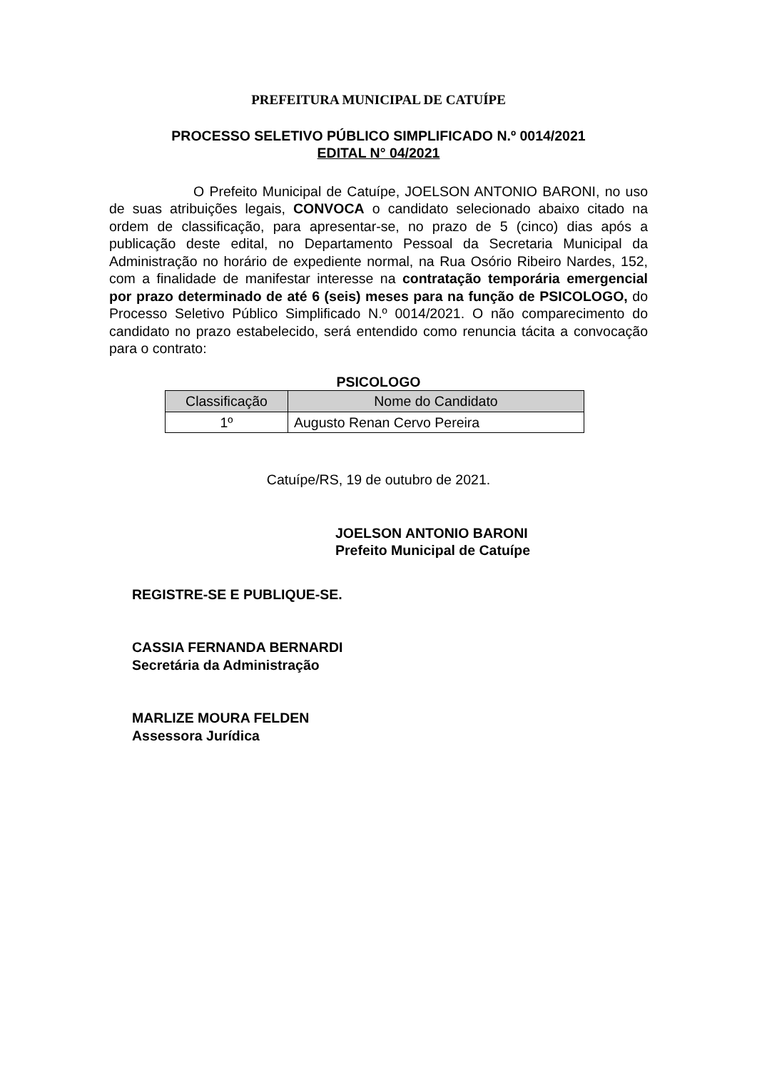PREFEITURA MUNICIPAL DE CATUÍPE
PROCESSO SELETIVO PÚBLICO SIMPLIFICADO N.º 0014/2021
EDITAL N° 04/2021
O Prefeito Municipal de Catuípe, JOELSON ANTONIO BARONI, no uso de suas atribuições legais, CONVOCA o candidato selecionado abaixo citado na ordem de classificação, para apresentar-se, no prazo de 5 (cinco) dias após a publicação deste edital, no Departamento Pessoal da Secretaria Municipal da Administração no horário de expediente normal, na Rua Osório Ribeiro Nardes, 152, com a finalidade de manifestar interesse na contratação temporária emergencial por prazo determinado de até 6 (seis) meses para na função de PSICOLOGO, do Processo Seletivo Público Simplificado N.º 0014/2021. O não comparecimento do candidato no prazo estabelecido, será entendido como renuncia tácita a convocação para o contrato:
PSICOLOGO
| Classificação | Nome do Candidato |
| --- | --- |
| 1º | Augusto Renan Cervo Pereira |
Catuípe/RS, 19 de outubro de 2021.
JOELSON ANTONIO BARONI
Prefeito Municipal de Catuípe
REGISTRE-SE E PUBLIQUE-SE.
CASSIA FERNANDA BERNARDI
Secretária da Administração
MARLIZE MOURA FELDEN
Assessora Jurídica